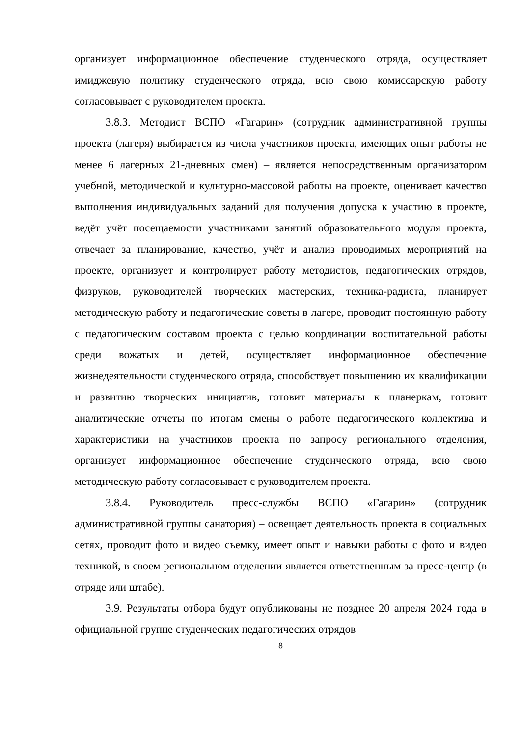организует информационное обеспечение студенческого отряда, осуществляет имиджевую политику студенческого отряда, всю свою комиссарскую работу согласовывает с руководителем проекта.
3.8.3. Методист ВСПО «Гагарин» (сотрудник административной группы проекта (лагеря) выбирается из числа участников проекта, имеющих опыт работы не менее 6 лагерных 21-дневных смен) – является непосредственным организатором учебной, методической и культурно-массовой работы на проекте, оценивает качество выполнения индивидуальных заданий для получения допуска к участию в проекте, ведёт учёт посещаемости участниками занятий образовательного модуля проекта, отвечает за планирование, качество, учёт и анализ проводимых мероприятий на проекте, организует и контролирует работу методистов, педагогических отрядов, физруков, руководителей творческих мастерских, техника-радиста, планирует методическую работу и педагогические советы в лагере, проводит постоянную работу с педагогическим составом проекта с целью координации воспитательной работы среди вожатых и детей, осуществляет информационное обеспечение жизнедеятельности студенческого отряда, способствует повышению их квалификации и развитию творческих инициатив, готовит материалы к планеркам, готовит аналитические отчеты по итогам смены о работе педагогического коллектива и характеристики на участников проекта по запросу регионального отделения, организует информационное обеспечение студенческого отряда, всю свою методическую работу согласовывает с руководителем проекта.
3.8.4. Руководитель пресс-службы ВСПО «Гагарин» (сотрудник административной группы санатория) – освещает деятельность проекта в социальных сетях, проводит фото и видео съемку, имеет опыт и навыки работы с фото и видео техникой, в своем региональном отделении является ответственным за пресс-центр (в отряде или штабе).
3.9. Результаты отбора будут опубликованы не позднее 20 апреля 2024 года в официальной группе студенческих педагогических отрядов
8